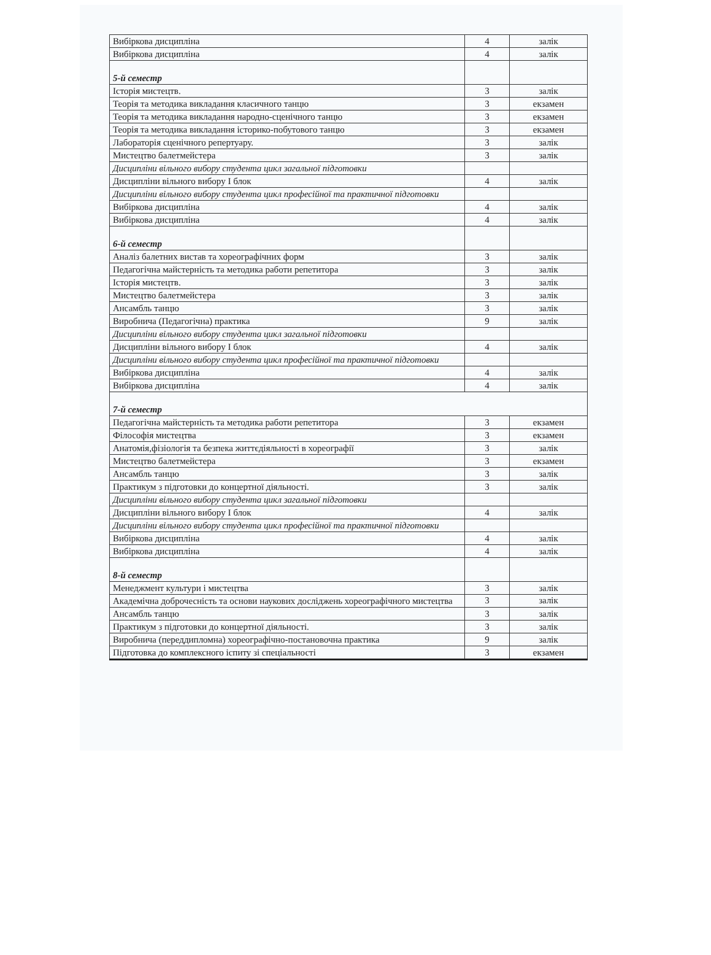| Вибіркова дисципліна | 4 | залік |
| Вибіркова дисципліна | 4 | залік |
| 5-й семестр | | |
| Історія мистецтв. | 3 | залік |
| Теорія та методика викладання класичного танцю | 3 | екзамен |
| Теорія та методика викладання народно-сценічного танцю | 3 | екзамен |
| Теорія та методика викладання історико-побутового танцю | 3 | екзамен |
| Лабораторія сценічного репертуару. | 3 | залік |
| Мистецтво балетмейстера | 3 | залік |
| Дисципліни вільного вибору студента цикл загальної підготовки | | |
| Дисципліни вільного вибору І блок | 4 | залік |
| Дисципліни вільного вибору студента цикл професійної та практичної підготовки | | |
| Вибіркова дисципліна | 4 | залік |
| Вибіркова дисципліна | 4 | залік |
| 6-й семестр | | |
| Аналіз балетних вистав та хореографічних форм | 3 | залік |
| Педагогічна майстерність та методика работи репетитора | 3 | залік |
| Історія мистецтв. | 3 | залік |
| Мистецтво балетмейстера | 3 | залік |
| Ансамбль танцю | 3 | залік |
| Виробнича (Педагогічна) практика | 9 | залік |
| Дисципліни вільного вибору студента цикл загальної підготовки | | |
| Дисципліни вільного вибору І блок | 4 | залік |
| Дисципліни вільного вибору студента цикл професійної та практичної підготовки | | |
| Вибіркова дисципліна | 4 | залік |
| Вибіркова дисципліна | 4 | залік |
| 7-й семестр | | |
| Педагогічна майстерність та методика работи репетитора | 3 | екзамен |
| Філософія мистецтва | 3 | екзамен |
| Анатомія,фізіологія та безпека життєдіяльності в хореографії | 3 | залік |
| Мистецтво балетмейстера | 3 | екзамен |
| Ансамбль танцю | 3 | залік |
| Практикум з підготовки до концертної діяльності. | 3 | залік |
| Дисципліни вільного вибору студента цикл загальної підготовки | | |
| Дисципліни вільного вибору І блок | 4 | залік |
| Дисципліни вільного вибору студента цикл професійної та практичної підготовки | | |
| Вибіркова дисципліна | 4 | залік |
| Вибіркова дисципліна | 4 | залік |
| 8-й семестр | | |
| Менеджмент культури і мистецтва | 3 | залік |
| Академічна доброчесність та основи наукових досліджень хореографічного мистецтва | 3 | залік |
| Ансамбль танцю | 3 | залік |
| Практикум з підготовки до концертної діяльності. | 3 | залік |
| Виробнича (переддипломна) хореографічно-постановочна практика | 9 | залік |
| Підготовка до комплексного іспиту зі спеціальності | 3 | екзамен |